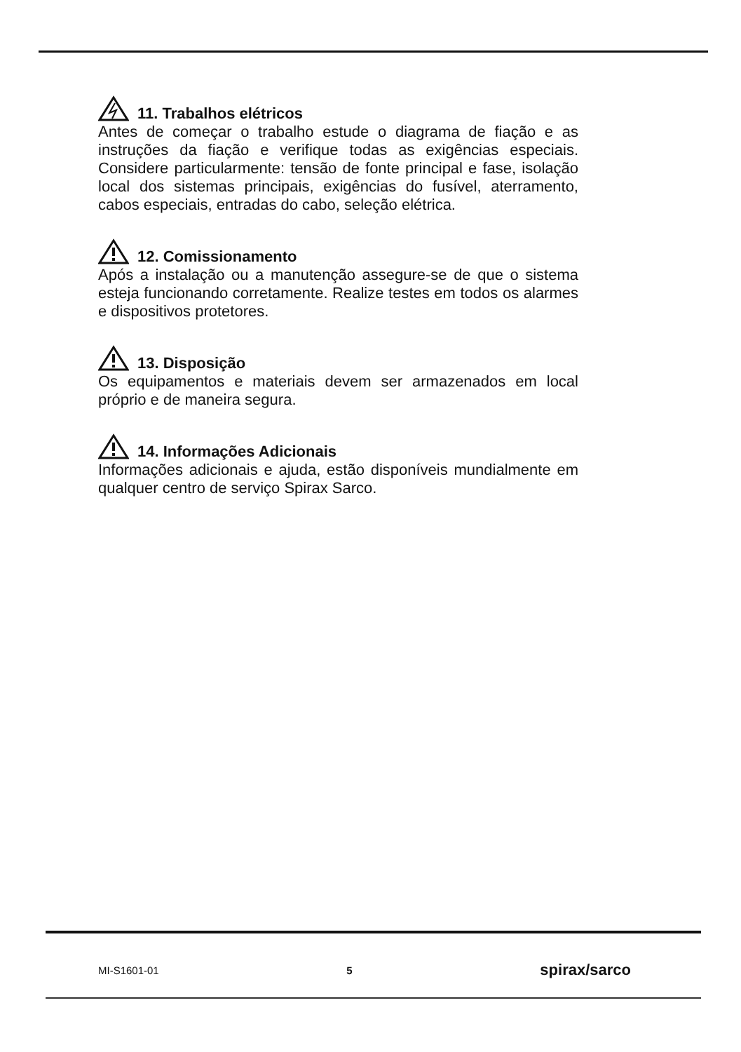11. Trabalhos elétricos
Antes de começar o trabalho estude o diagrama de fiação e as instruções da fiação e verifique todas as exigências especiais. Considere particularmente: tensão de fonte principal e fase, isolação local dos sistemas principais, exigências do fusível, aterramento, cabos especiais, entradas do cabo, seleção elétrica.
12. Comissionamento
Após a instalação ou a manutenção assegure-se de que o sistema esteja funcionando corretamente. Realize testes em todos os alarmes e dispositivos protetores.
13. Disposição
Os equipamentos e materiais devem ser armazenados em local próprio e de maneira segura.
14. Informações Adicionais
Informações adicionais e ajuda, estão disponíveis mundialmente em qualquer centro de serviço Spirax Sarco.
MI-S1601-01 5 spirax/sarco